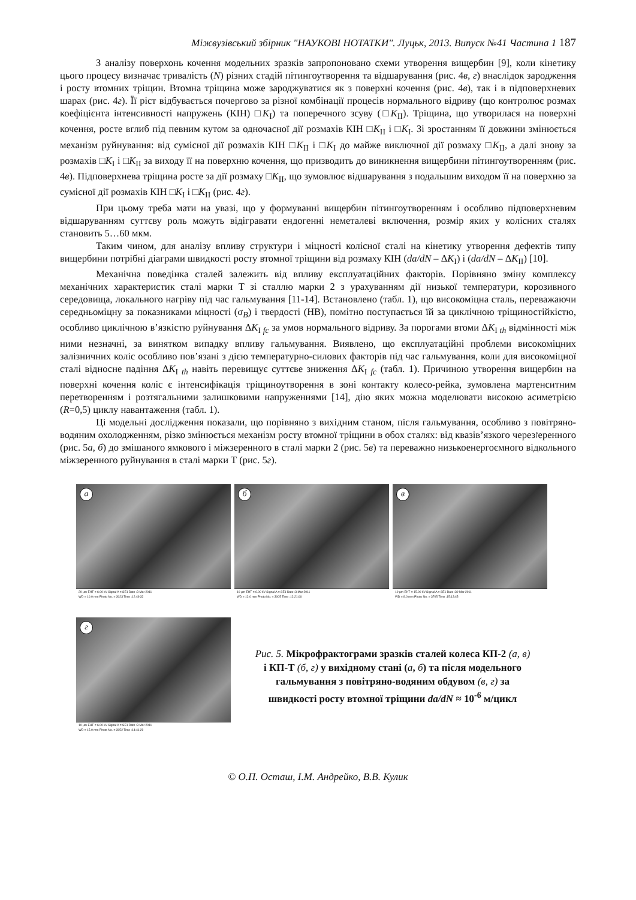Міжвузівський збірник "НАУКОВІ НОТАТКИ". Луцьк, 2013. Випуск №41 Частина 1 187
З аналізу поверхонь кочення модельних зразків запропоновано схеми утворення вищербин [9], коли кінетику цього процесу визначає тривалість (N) різних стадій пітингоутворення та відшарування (рис. 4в, г) внаслідок зародження і росту втомних тріщин. Втомна тріщина може зароджуватися як з поверхні кочення (рис. 4в), так і в підповерхневих шарах (рис. 4г). Її ріст відбувається почергово за різної комбінації процесів нормального відриву (що контролює розмах коефіцієнта інтенсивності напружень (КІН) □K<sub>I</sub>) та поперечного зсуву (□K<sub>II</sub>). Тріщина, що утворилася на поверхні кочення, росте вглиб під певним кутом за одночасної дії розмахів КІН □K<sub>II</sub> і □K<sub>I</sub>. Зі зростанням її довжини змінюється механізм руйнування: від сумісної дії розмахів КІН □K<sub>II</sub> і □K<sub>I</sub> до майже виключної дії розмаху □K<sub>II</sub>, а далі знову за розмахів □K<sub>I</sub> і □K<sub>II</sub> за виходу її на поверхню кочення, що призводить до виникнення вищербини пітингоутворенням (рис. 4в). Підповерхнева тріщина росте за дії розмаху □K<sub>II</sub>, що зумовлює відшарування з подальшим виходом її на поверхню за сумісної дії розмахів КІН □K<sub>I</sub> і □K<sub>II</sub> (рис. 4г).
При цьому треба мати на увазі, що у формуванні вищербин пітингоутворенням і особливо підповерхневим відшаруванням суттєву роль можуть відігравати ендогенні неметалеві включення, розмір яких у колісних сталях становить 5…60 мкм.
Таким чином, для аналізу впливу структури і міцності колісної сталі на кінетику утворення дефектів типу вищербини потрібні діаграми швидкості росту втомної тріщини від розмаху КІН (da/dN – ΔK<sub>I</sub>) і (da/dN – ΔK<sub>II</sub>) [10].
Механічна поведінка сталей залежить від впливу експлуатаційних факторів. Порівняно зміну комплексу механічних характеристик сталі марки Т зі сталлю марки 2 з урахуванням дії низької температури, корозивного середовища, локального нагріву під час гальмування [11-14]. Встановлено (табл. 1), що високоміцна сталь, переважаючи середньоміцну за показниками міцності (σ<sub>B</sub>) і твердості (НВ), помітно поступається їй за циклічною тріщиностійкістю, особливо циклічною в’язкістю руйнування ΔK<sub>I fc</sub> за умов нормального відриву. За порогами втоми ΔK<sub>I th</sub> відмінності між ними незначні, за винятком випадку впливу гальмування. Виявлено, що експлуатаційні проблеми високоміцних залізничних коліс особливо пов’язані з дією температурно-силових факторів під час гальмування, коли для високоміцної сталі відносне падіння ΔK<sub>I th</sub> навіть перевищує суттєве зниження ΔK<sub>I fc</sub> (табл. 1). Причиною утворення вищербин на поверхні кочення коліс є інтенсифікація тріщиноутворення в зоні контакту колесо-рейка, зумовлена мартенситним перетворенням і розтягальними залишковими напруженнями [14], дію яких можна моделювати високою асиметрією (R=0,5) циклу навантаження (табл. 1).
Ці модельні дослідження показали, що порівняно з вихідним станом, після гальмування, особливо з повітряно-водяним охолодженням, різко змінюється механізм росту втомної тріщини в обох сталях: від квазів’язкого черезזеренного (рис. 5а, б) до змішаного ямкового і міжзеренного в сталі марки 2 (рис. 5в) та переважно низькоенергоємного відкольного міжзеренного руйнування в сталі марки Т (рис. 5г).
а
20 µm EHT = 6.00 kV Signal A = SE1 Date :3 Mar 2011
WD = 10.0 mm Photo No. = 3023 Time :12:49:32
б
10 µm EHT = 6.00 kV Signal A = SE1 Date :3 Mar 2011
WD = 12.0 mm Photo No. = 3005 Time :12:21:06
в
10 µm EHT = 15.00 kV Signal A = SE1 Date :30 Mar 2011
WD = 8.0 mm Photo No. = 3705 Time :15:13:45
г
10 µm EHT = 6.00 kV Signal A = SE1 Date :3 Mar 2011
WD = 15.0 mm Photo No. = 3052 Time :14:41:29
Рис. 5. Мікрофрактограми зразків сталей колеса КП-2 (а, в) і КП-Т (б, г) у вихідному стані (а, б) та після модельного гальмування з повітряно-водяним обдувом (в, г) за швидкості росту втомної тріщини da/dN ≈ 10<sup>-6</sup> м/цикл
© О.П. Осташ, І.М. Андрейко, В.В. Кулик